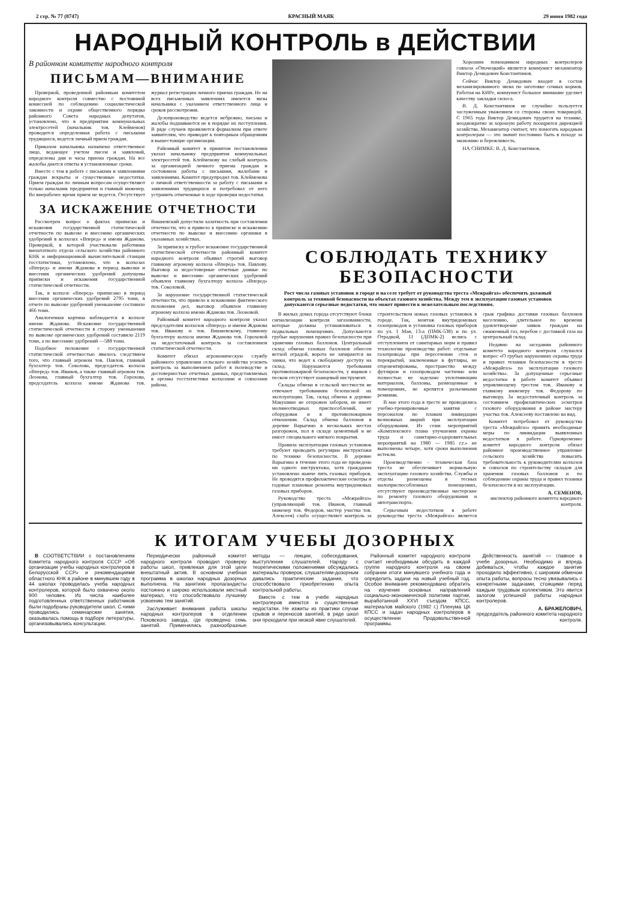2 стр. № 77 (8747) КРАСНЫЙ МАЯК 29 июня 1982 года
НАРОДНЫЙ КОНТРОЛЬ в ДЕЙСТВИИ
В районном комитете народного контроля
ПИСЬМАМ—ВНИМАНИЕ
Проверкой, проведенной районным комитетом народного контроля совместно с постоянной комиссией по соблюдению социалистической законности и охране общественного порядка районного Совета народных депутатов, установлено, что в предприятии коммунальных электросетей (начальник тов. Клейменов) проводится определенная работа с письмами трудящихся, ведется личный прием граждан.
Приказом начальника назначено ответственное лицо, ведающее учетом писем и заявлений, определены дни и часы приема граждан. На все жалобы даются ответы в установленные сроки.
Вместе с тем в работе с письмами и заявлениями граждан вскрыты и существенные недостатки. Прием граждан по личным вопросам осуществляют только начальник предприятия и главный инженер. Во внерабочее время прием не ведется. Отсутствует журнал регистрации личного приема граждан. Не на всех письменных заявлениях имеются визы начальника с указанием ответственного лица и сроков рассмотрения.
Делопроизводство ведется небрежно, письма и жалобы подшиваются не в порядке их поступления. В ряде случаев проявляется формализм при ответе заявителям, что приводит к повторным обращениям в вышестоящие организации.
Районный комитет в принятом постановлении указал начальнику предприятия коммунальных электросетей тов. Клейменову на слабый контроль за организацией личного приема граждан и состоянием работы с письмами, жалобами и заявлениями. Комитет предупредил тов. Клейменова о личной ответственности за работу с письмами и заявлениями трудящихся и потребовал от него устранить отмеченные в ходе проверки недостатки.
ЗА ИСКАЖЕНИЕ ОТЧЕТНОСТИ
Рассмотрен вопрос о фактах приписки и искажения государственной статистической отчетности по вывозке и внесению органических удобрений в колхозах «Вперед» и имени Жданова. Проверкой, в которой участвовали работники внештатного отдела сельского хозяйства районного КНК и информационной вычислительной станции госстатистики, установлено, что в колхозах «Вперед» и имени Жданова в период вывозки и внесения органических удобрений допущены приписки и искажения государственной статистической отчетности.
Так, в колхозе «Вперед» приписано в период внесения органических удобрений 2795 тонн, в отчете по вывозке удобрений уменьшение составило 466 тонн.
Аналогичная картина наблюдается в колхозе имени Жданова. Искажение государственной статистической отчетности в сторону уменьшения по вывозке органических удобрений составило 2119 тонн, а по внесению удобрений —588 тонн.
Подобное положение с государственной статистической отчетностью явилось следствием того, что главный агроном тов. Павлов, главный бухгалтер тов. Соколова, председатель колхоза «Вперед» тов. Иванов, а также главный агроном тов. Леонова, главный бухгалтер тов. Горохова, председатель колхоза имени Жданова тов. Вишневский допустили халатность при составлении отчетности, что и привело к приписке и искажению отчетности по вывозке и внесению органики в указанных хозяйствах.
За приписку и грубое искажение государственной статистической отчетности районный комитет народного контроля объявил строгий выговор главному агроному колхоза «Вперед» тов. Павлову. Выговор за недостоверные отчетные данные по вывозке и внесению органических удобрений объявлен главному бухгалтеру колхоза «Вперед» тов. Соколовой.
За нарушение государственной статистической отчетности, что привело к искажению фактического положения дел, выговор объявлен главному агроному колхоза имени Жданова тов. Леоновой.
Районный комитет народного контроля указал председателям колхозов «Вперед» и имени Жданова тов. Иванову и тов. Вишневскому, главному бухгалтеру колхоза имени Жданова тов. Гороховой на недостаточный контроль за составлением статистической отчетности.
Комитет обязал агрономическую службу районного управления сельского хозяйства усилить контроль за выполнением работ в полеводстве и достоверностью отчетных данных, представляемых в органы госстатистики колхозами и совхозами района.
Хорошим помощником народных контролеров совхоза «Опочецкий» является коммунист механизатор Виктор Демидович Константинов.
Сейчас Виктор Демидович входит в состав механизированного звена по заготовке сочных кормов. Работая на КИРе, коммунист большое внимание уделяет качеству закладки силоса.
В. Д. Константинов не случайно пользуется заслуженным уважением со стороны своих товарищей. С 1965 года Виктор Демидович трудится на технике, неоднократно за хорошую работу поощрялся дирекцией хозяйства. Механизатор считает, что помогать народным контролерам — это значит постоянно быть в походе за экономию и бережливость.
НА СНИМКЕ: В. Д. Константинов.
СОБЛЮДАТЬ ТЕХНИКУ БЕЗОПАСНОСТИ
Рост числа газовых установок в городе и на селе требует от руководства треста «Межрайгаз» обеспечить должный контроль за техникой безопасности на объектах газового хозяйства. Между тем в эксплуатации газовых установок допускаются серьезные недостатки, что может привести к нежелательным последствиям.
В жилых домах города отсутствуют блоки сигнализации контроля загазованности, которые должны устанавливаться в подвальных помещениях. Допускаются грубые нарушения правил безопасности при хранении газовых баллонов. Центральный склад обмена газовых баллонов обнесен ветхой оградой, ворота не запираются на замки, что ведет к свободному доступу на склад. Нарушаются требования противопожарной безопасности, у ящиков с песком отсутствует шанцевый инструмент.
Склады обмена в сельской местности не отвечают требованиям безопасной их эксплуатации. Так, склад обмена в деревне Макушино не огорожен забором, не имеет молниеотводных приспособлений, не оборудован и в противопожарном отношении. Склад обмена баллонов в деревне Варыгино в нескольких местах разгорожен, пол в складе цементный и не имеет специального мягкого покрытия.
Правила эксплуатации газовых установок требуют проводить регулярно инструктажи по технике безопасности. В деревне Варыгино в течение этого года не проведено ни одного инструктажа, хотя гражданам установлено нынче пять газовых приборов. Не проводятся профилактические осмотры и годовые плановые ремонты внутридомовых газовых приборов.
Руководство треста «Межрайгаз» (управляющий тов. Иванов, главный инженер тов. Федоров, мастер участка тов. Алексеев) слабо осуществляет контроль за строительством новых газовых установок в городе. Так, монтаж внутридомовых газопроводов и установка газовых приборов по ул. 1 Мая, 13-а (ПМК-538) и по ул. Отрадной, 11 (ДПМК-2) велись с отступлением от санитарных норм и правил технологии производства работ: отдельные газопроводы при пересечении стен и перекрытий, заключенные в футляры, не отцементированы, пространство между футляром и газопроводом частично или полностью не заделано уплотняющим материалом, баллоны, размещенные в помещениях, не крепятся разъемными ремнями.
В мае этого года в тресте не проводились учебно-тренировочные занятия с персоналом по планам ликвидации возможных аварий при эксплуатации оборудования. Из семи мероприятий «Комплексного плана улучшения охраны труда и санитарно-оздоровительных мероприятий на 1980 — 1985 г.г.» не выполнены четыре, хотя сроки выполнения истекли.
Производственно - техническая база треста не обеспечивает нормальную эксплуатацию газового хозяйства. Службы и отделы размещены в тесных малоприспособленных помещениях, отсутствуют производственные мастерские по ремонту газового оборудования и автотранспорта.
Серьезным недостатком в работе руководства треста «Межрайгаз» является срыв графика доставки газовых баллонов населению, длительное по времени удовлетворение заявок граждан на сжиженный газ, перебои с доставкой газа на центральный склад.
Недавно на заседании районного комитета народного контроля слушался вопрос «О грубых нарушениях охраны труда и правил техники безопасности в тресте «Межрайгаз» по эксплуатации газового хозяйства». За допущенные серьезные недостатки в работе комитет объявил управляющему трестом тов. Иванову и главному инженеру тов. Федорову по выговору. За недостаточный контроль за состоянием профилактических осмотров газового оборудования в районе мастеру участка тов. Алексееву поставлено на вид.
Комитет потребовал от руководства треста «Межрайгаз» принять необходимые меры по ликвидации выявленных недостатков в работе. Одновременно комитет народного контроля обязал районное производственное управление сельского хозяйства повысить требовательность к руководителям колхозов и совхозов по строительству складов для хранения газовых баллонов и по соблюдению охраны труда и правил техники безопасности в их эксплуатации.
А. СЕМЕНОВ,
инспектор районного комитета народного контроля.
К ИТОГАМ УЧЕБЫ ДОЗОРНЫХ
В СООТВЕТСТВИИ с постановлением Комитета народного контроля СССР «Об организации учебы народных контролеров в Белорусской ССР» и рекомендациями областного КНК в районе в минувшем году в 44 школах проводилась учеба народных контролеров, которой было охвачено около 900 человек. Из числа наиболее подготовленных ответственных работников были подобраны руководители школ. С ними проводились семинарские занятия, оказывалась помощь в подборе литературы, организовывались консультации.
Периодически районный комитет народного контроля проводил проверку работы школ, привлекая для этой цели внештатный актив. В основном учебная программа в школах народных дозорных выполнена. На занятиях пропагандисты постоянно и широко использовали местный материал, что способствовало лучшему усвоению тем занятий.
Заслуживает внимания работа школы народных контролеров в отделении Псковского завода, где проведено семь занятий. Применялись разнообразные методы — лекции, собеседования, выступления слушателей. Наряду с теоретическими положениями обсуждались материалы проверок, слушателям-дозорным давались практические задания, что способствовало приобретению опыта контрольной работы.
Вместе с тем в учебе народных контролеров имеются и существенные недостатки. Не изжиты из практики случаи срывов и переносов занятий, в ряде школ они проходили при низкой явке слушателей.
Районный комитет народного контроля считает необходимым обсудить в каждой группе народного контроля на своем собрании итоги минувшего учебного года и определить задачи на новый учебный год. Особое внимание рекомендовано обратить на изучение основных направлений социально-экономической политики партии, выработанной XXVI съездом КПСС, материалов майского (1982 г.) Пленума ЦК КПСС и задач народных контролеров в осуществлении Продовольственной программы.
Действенность занятий — главное в учебе дозорных. Необходимо и впредь добиваться, чтобы каждое занятие проходило эффективно, с широким обменом опыта работы, вопросы тесно увязывались с конкретными задачами, стоящими перед каждым трудовым коллективом. Это явится залогом успешной работы народных контролеров.
А. БРАЖЕЛОВИЧ,
председатель районного комитета народного контроля.